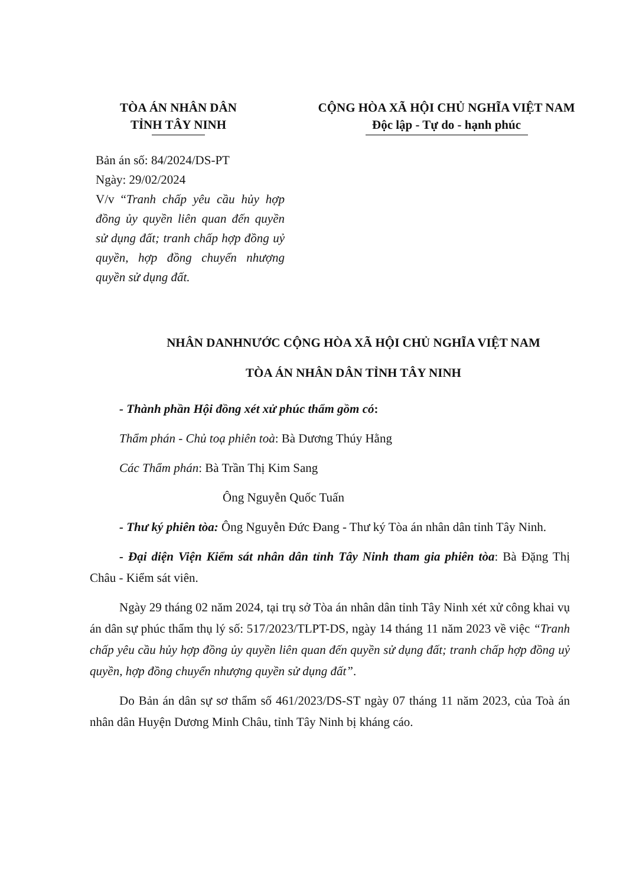TÒA ÁN NHÂN DÂN
TỈNH TÂY NINH
CỘNG HÒA XÃ HỘI CHỦ NGHĨA VIỆT NAM
Độc lập - Tự do - hạnh phúc
Bản án số: 84/2024/DS-PT
Ngày: 29/02/2024
V/v “Tranh chấp yêu cầu hủy hợp đồng ủy quyền liên quan đến quyền sử dụng đất; tranh chấp hợp đồng uỷ quyền, hợp đồng chuyển nhượng quyền sử dụng đất.
NHÂN DANHNƯỚC CỘNG HÒA XÃ HỘI CHỦ NGHĨA VIỆT NAM
TÒA ÁN NHÂN DÂN TỈNH TÂY NINH
- Thành phần Hội đồng xét xử phúc thẩm gồm có:
Thẩm phán - Chủ toạ phiên toà: Bà Dương Thúy Hằng
Các Thẩm phán: Bà Trần Thị Kim Sang
Ông Nguyễn Quốc Tuấn
- Thư ký phiên tòa: Ông Nguyễn Đức Đang - Thư ký Tòa án nhân dân tỉnh Tây Ninh.
- Đại diện Viện Kiểm sát nhân dân tỉnh Tây Ninh tham gia phiên tòa: Bà Đặng Thị Châu - Kiểm sát viên.
Ngày 29 tháng 02 năm 2024, tại trụ sở Tòa án nhân dân tỉnh Tây Ninh xét xử công khai vụ án dân sự phúc thẩm thụ lý số: 517/2023/TLPT-DS, ngày 14 tháng 11 năm 2023 về việc “Tranh chấp yêu cầu hủy hợp đồng ủy quyền liên quan đến quyền sử dụng đất; tranh chấp hợp đồng uỷ quyền, hợp đồng chuyển nhượng quyền sử dụng đất”.
Do Bản án dân sự sơ thẩm số 461/2023/DS-ST ngày 07 tháng 11 năm 2023, của Toà án nhân dân Huyện Dương Minh Châu, tỉnh Tây Ninh bị kháng cáo.